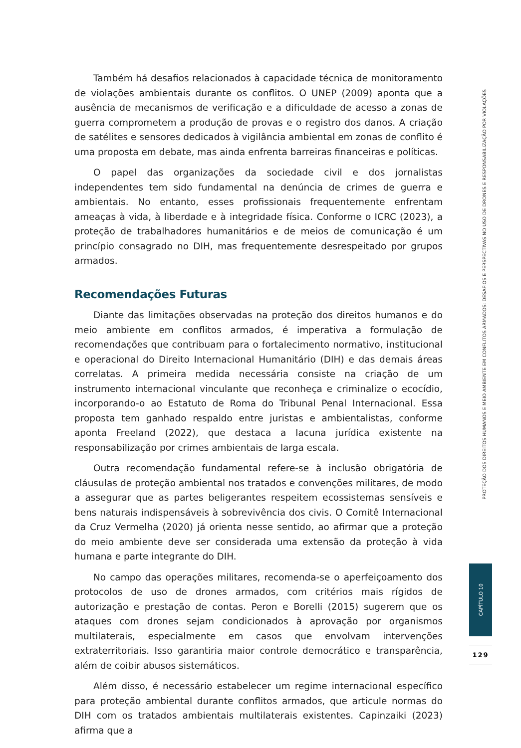Também há desafios relacionados à capacidade técnica de monitoramento de violações ambientais durante os conflitos. O UNEP (2009) aponta que a ausência de mecanismos de verificação e a dificuldade de acesso a zonas de guerra comprometem a produção de provas e o registro dos danos. A criação de satélites e sensores dedicados à vigilância ambiental em zonas de conflito é uma proposta em debate, mas ainda enfrenta barreiras financeiras e políticas.
O papel das organizações da sociedade civil e dos jornalistas independentes tem sido fundamental na denúncia de crimes de guerra e ambientais. No entanto, esses profissionais frequentemente enfrentam ameaças à vida, à liberdade e à integridade física. Conforme o ICRC (2023), a proteção de trabalhadores humanitários e de meios de comunicação é um princípio consagrado no DIH, mas frequentemente desrespeitado por grupos armados.
Recomendações Futuras
Diante das limitações observadas na proteção dos direitos humanos e do meio ambiente em conflitos armados, é imperativa a formulação de recomendações que contribuam para o fortalecimento normativo, institucional e operacional do Direito Internacional Humanitário (DIH) e das demais áreas correlatas. A primeira medida necessária consiste na criação de um instrumento internacional vinculante que reconheça e criminalize o ecocídio, incorporando-o ao Estatuto de Roma do Tribunal Penal Internacional. Essa proposta tem ganhado respaldo entre juristas e ambientalistas, conforme aponta Freeland (2022), que destaca a lacuna jurídica existente na responsabilização por crimes ambientais de larga escala.
Outra recomendação fundamental refere-se à inclusão obrigatória de cláusulas de proteção ambiental nos tratados e convenções militares, de modo a assegurar que as partes beligerantes respeitem ecossistemas sensíveis e bens naturais indispensáveis à sobrevivência dos civis. O Comitê Internacional da Cruz Vermelha (2020) já orienta nesse sentido, ao afirmar que a proteção do meio ambiente deve ser considerada uma extensão da proteção à vida humana e parte integrante do DIH.
No campo das operações militares, recomenda-se o aperfeiçoamento dos protocolos de uso de drones armados, com critérios mais rígidos de autorização e prestação de contas. Peron e Borelli (2015) sugerem que os ataques com drones sejam condicionados à aprovação por organismos multilaterais, especialmente em casos que envolvam intervenções extraterritoriais. Isso garantiria maior controle democrático e transparência, além de coibir abusos sistemáticos.
Além disso, é necessário estabelecer um regime internacional específico para proteção ambiental durante conflitos armados, que articule normas do DIH com os tratados ambientais multilaterais existentes. Capinzaiki (2023) afirma que a
PROTEÇÃO DOS DIREITOS HUMANOS E MEIO AMBIENTE EM CONFLITOS ARMADOS: DESAFIOS E PERSPECTIVAS NO USO DE DRONES E RESPONSABILIZAÇÃO POR VIOLAÇÕES
CAPÍTULO 10
129